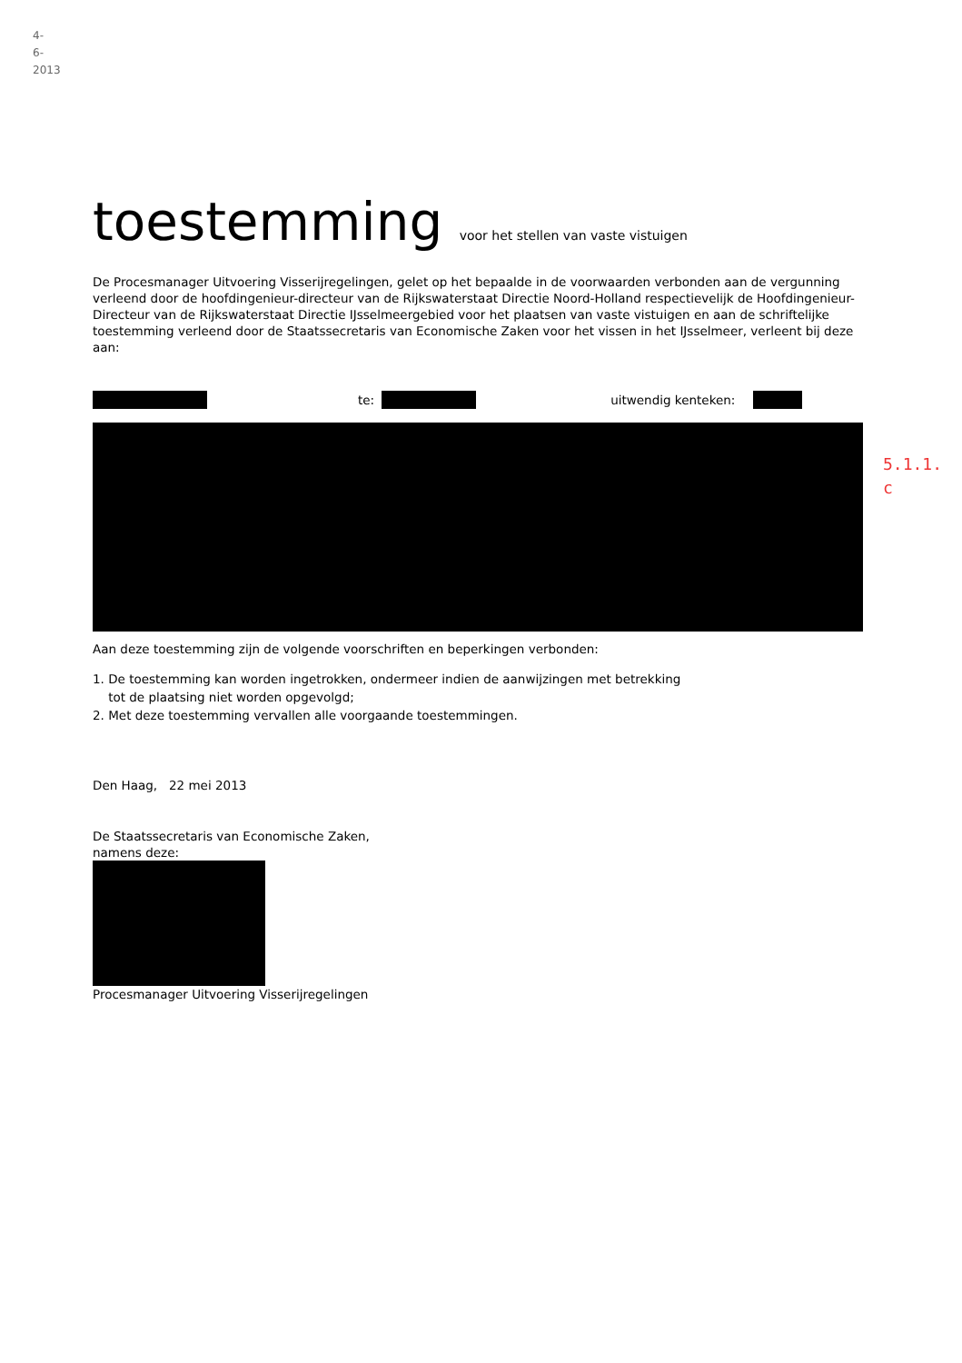4-6-2013
5.1.1.
c
toestemming voor het stellen van vaste vistuigen
De Procesmanager Uitvoering Visserijregelingen, gelet op het bepaalde in de voorwaarden verbonden aan de vergunning verleend door de hoofdingenieur-directeur van de Rijkswaterstaat Directie Noord-Holland respectievelijk de Hoofdingenieur-Directeur van de Rijkswaterstaat Directie IJsselmeergebied voor het plaatsen van vaste vistuigen en aan de schriftelijke toestemming verleend door de Staatssecretaris van Economische Zaken voor het vissen in het IJsselmeer, verleent bij deze aan:
te: uitwendig kenteken:
Aan deze toestemming zijn de volgende voorschriften en beperkingen verbonden:
1. De toestemming kan worden ingetrokken, ondermeer indien de aanwijzingen met betrekking
tot de plaatsing niet worden opgevolgd;
2. Met deze toestemming vervallen alle voorgaande toestemmingen.
Den Haag, 22 mei 2013
De Staatssecretaris van Economische Zaken,
namens deze:
Procesmanager Uitvoering Visserijregelingen